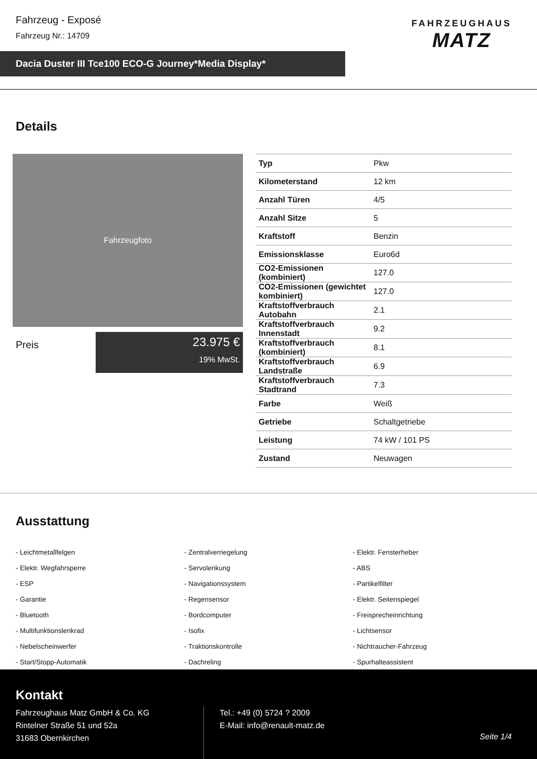Fahrzeug - Exposé
Fahrzeug Nr.: 14709
Dacia Duster III Tce100 ECO-G Journey*Media Display*
FAHRZEUGHAUS
MATZ
Details
Fahrzeugfoto
Preis
23.975 €
19% MwSt.
| Typ | Pkw |
| Kilometerstand | 12 km |
| Anzahl Türen | 4/5 |
| Anzahl Sitze | 5 |
| Kraftstoff | Benzin |
| Emissionsklasse | Euro6d |
| CO2-Emissionen (kombiniert) | 127.0 |
| CO2-Emissionen (gewichtet kombiniert) | 127.0 |
| Kraftstoffverbrauch Autobahn | 2.1 |
| Kraftstoffverbrauch Innenstadt | 9.2 |
| Kraftstoffverbrauch (kombiniert) | 8.1 |
| Kraftstoffverbrauch Landstraße | 6.9 |
| Kraftstoffverbrauch Stadtrand | 7.3 |
| Farbe | Weiß |
| Getriebe | Schaltgetriebe |
| Leistung | 74 kW / 101 PS |
| Zustand | Neuwagen |
Ausstattung
- Leichtmetallfelgen
- Zentralverriegelung
- Elektr. Fensterheber
- Elektr. Wegfahrsperre
- Servolenkung
- ABS
- ESP
- Navigationssystem
- Partikelfilter
- Garantie
- Regensensor
- Elektr. Seitenspiegel
- Bluetooth
- Bordcomputer
- Freisprecheinrichtung
- Multifunktionslenkrad
- Isofix
- Lichtsensor
- Nebelscheinwerfer
- Traktionskontrolle
- Nichtraucher-Fahrzeug
- Start/Stopp-Automatik
- Dachreling
- Spurhalteassistent
Kontakt
Fahrzeughaus Matz GmbH & Co. KG
Rintelner Straße 51 und 52a
31683 Obernkirchen
Tel.: +49 (0) 5724 ? 2009
E-Mail: info@renault-matz.de
Seite 1/4